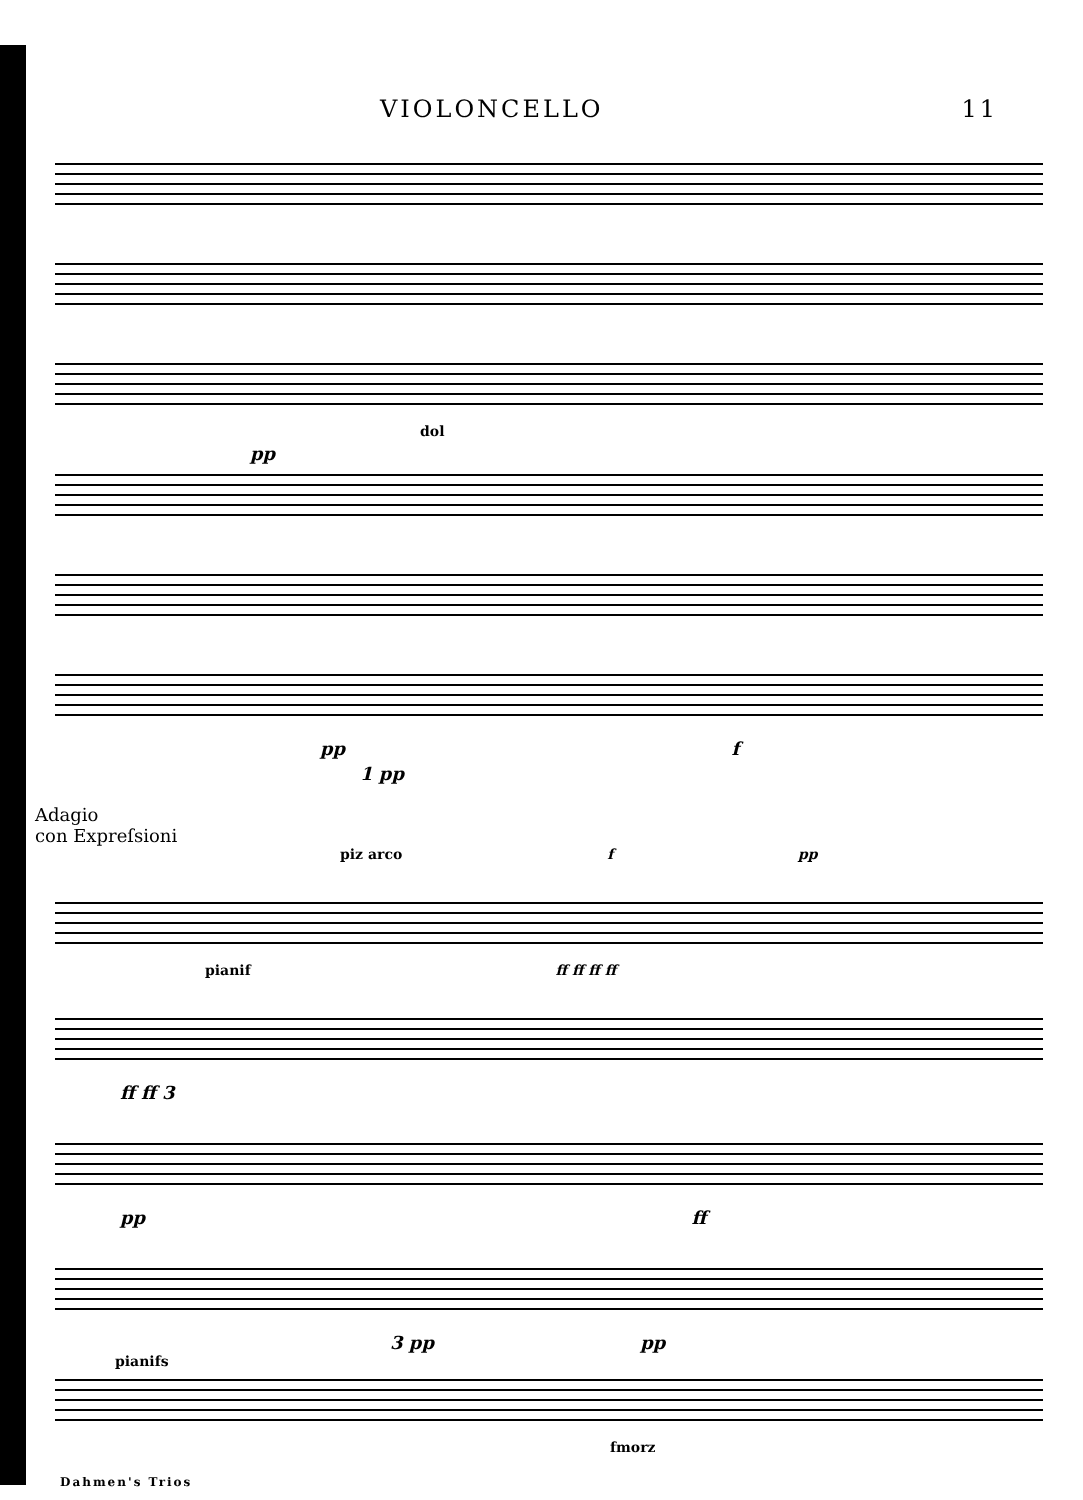VIOLONCELLO 11
dol
pp
pp f
1 pp
Adagio
con Expreſsioni
piz arco f pp
pianif ff ff ff ff
ff ff 3
pp ff
3 pp pp
pianifs
fmorz
Dahmen's Trios